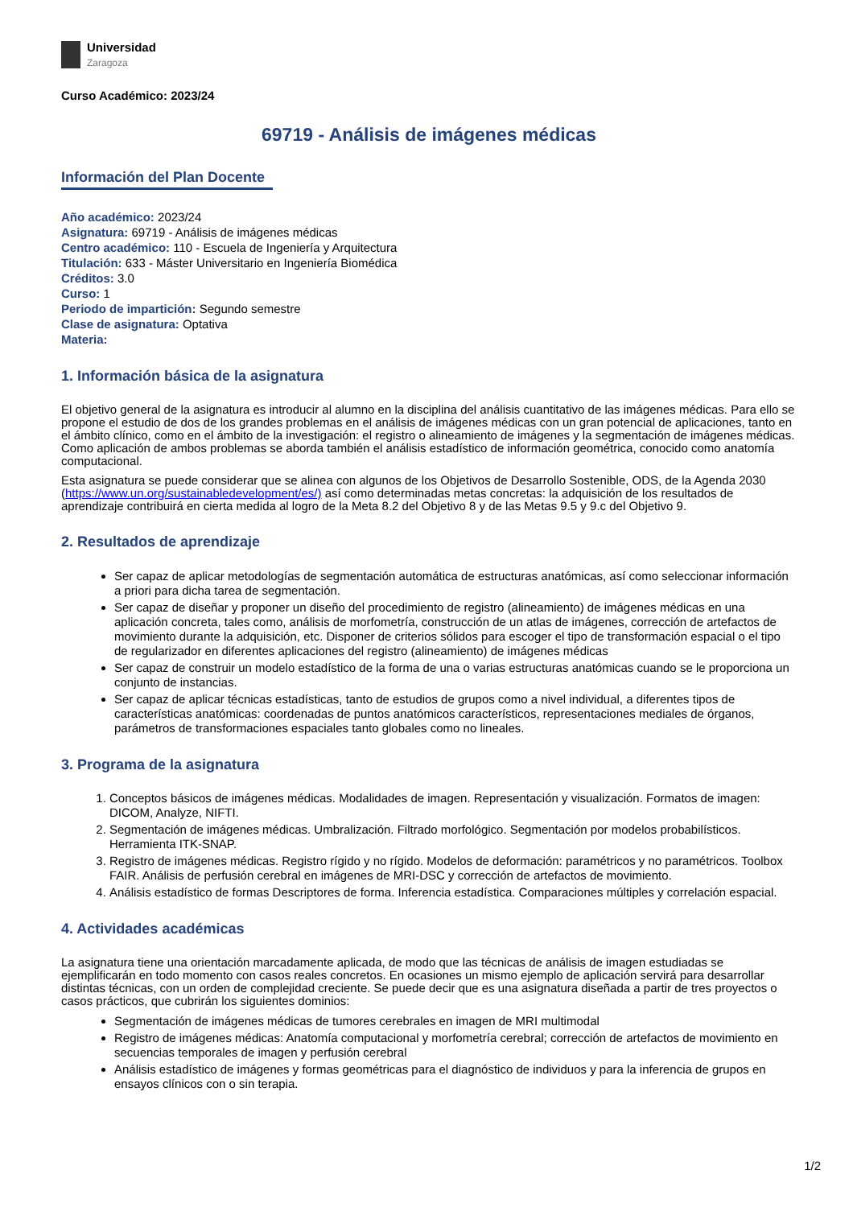Universidad
Zaragoza
Curso Académico: 2023/24
69719 - Análisis de imágenes médicas
Información del Plan Docente
Año académico: 2023/24
Asignatura: 69719 - Análisis de imágenes médicas
Centro académico: 110 - Escuela de Ingeniería y Arquitectura
Titulación: 633 - Máster Universitario en Ingeniería Biomédica
Créditos: 3.0
Curso: 1
Periodo de impartición: Segundo semestre
Clase de asignatura: Optativa
Materia:
1. Información básica de la asignatura
El objetivo general de la asignatura es introducir al alumno en la disciplina del análisis cuantitativo de las imágenes médicas. Para ello se propone el estudio de dos de los grandes problemas en el análisis de imágenes médicas con un gran potencial de aplicaciones, tanto en el ámbito clínico, como en el ámbito de la investigación: el registro o alineamiento de imágenes y la segmentación de imágenes médicas. Como aplicación de ambos problemas se aborda también el análisis estadístico de información geométrica, conocido como anatomía computacional.
Esta asignatura se puede considerar que se alinea con algunos de los Objetivos de Desarrollo Sostenible, ODS, de la Agenda 2030 (https://www.un.org/sustainabledevelopment/es/) así como determinadas metas concretas: la adquisición de los resultados de aprendizaje contribuirá en cierta medida al logro de la Meta 8.2 del Objetivo 8 y de las Metas 9.5 y 9.c del Objetivo 9.
2. Resultados de aprendizaje
Ser capaz de aplicar metodologías de segmentación automática de estructuras anatómicas, así como seleccionar información a priori para dicha tarea de segmentación.
Ser capaz de diseñar y proponer un diseño del procedimiento de registro (alineamiento) de imágenes médicas en una aplicación concreta, tales como, análisis de morfometría, construcción de un atlas de imágenes, corrección de artefactos de movimiento durante la adquisición, etc. Disponer de criterios sólidos para escoger el tipo de transformación espacial o el tipo de regularizador en diferentes aplicaciones del registro (alineamiento) de imágenes médicas
Ser capaz de construir un modelo estadístico de la forma de una o varias estructuras anatómicas cuando se le proporciona un conjunto de instancias.
Ser capaz de aplicar técnicas estadísticas, tanto de estudios de grupos como a nivel individual, a diferentes tipos de características anatómicas: coordenadas de puntos anatómicos característicos, representaciones mediales de órganos, parámetros de transformaciones espaciales tanto globales como no lineales.
3. Programa de la asignatura
1. Conceptos básicos de imágenes médicas. Modalidades de imagen. Representación y visualización. Formatos de imagen: DICOM, Analyze, NIFTI.
2. Segmentación de imágenes médicas. Umbralización. Filtrado morfológico. Segmentación por modelos probabilísticos. Herramienta ITK-SNAP.
3. Registro de imágenes médicas. Registro rígido y no rígido. Modelos de deformación: paramétricos y no paramétricos. Toolbox FAIR. Análisis de perfusión cerebral en imágenes de MRI-DSC y corrección de artefactos de movimiento.
4. Análisis estadístico de formas Descriptores de forma. Inferencia estadística. Comparaciones múltiples y correlación espacial.
4. Actividades académicas
La asignatura tiene una orientación marcadamente aplicada, de modo que las técnicas de análisis de imagen estudiadas se ejemplificarán en todo momento con casos reales concretos. En ocasiones un mismo ejemplo de aplicación servirá para desarrollar distintas técnicas, con un orden de complejidad creciente. Se puede decir que es una asignatura diseñada a partir de tres proyectos o casos prácticos, que cubrirán los siguientes dominios:
Segmentación de imágenes médicas de tumores cerebrales en imagen de MRI multimodal
Registro de imágenes médicas: Anatomía computacional y morfometría cerebral; corrección de artefactos de movimiento en secuencias temporales de imagen y perfusión cerebral
Análisis estadístico de imágenes y formas geométricas para el diagnóstico de individuos y para la inferencia de grupos en ensayos clínicos con o sin terapia.
1/2